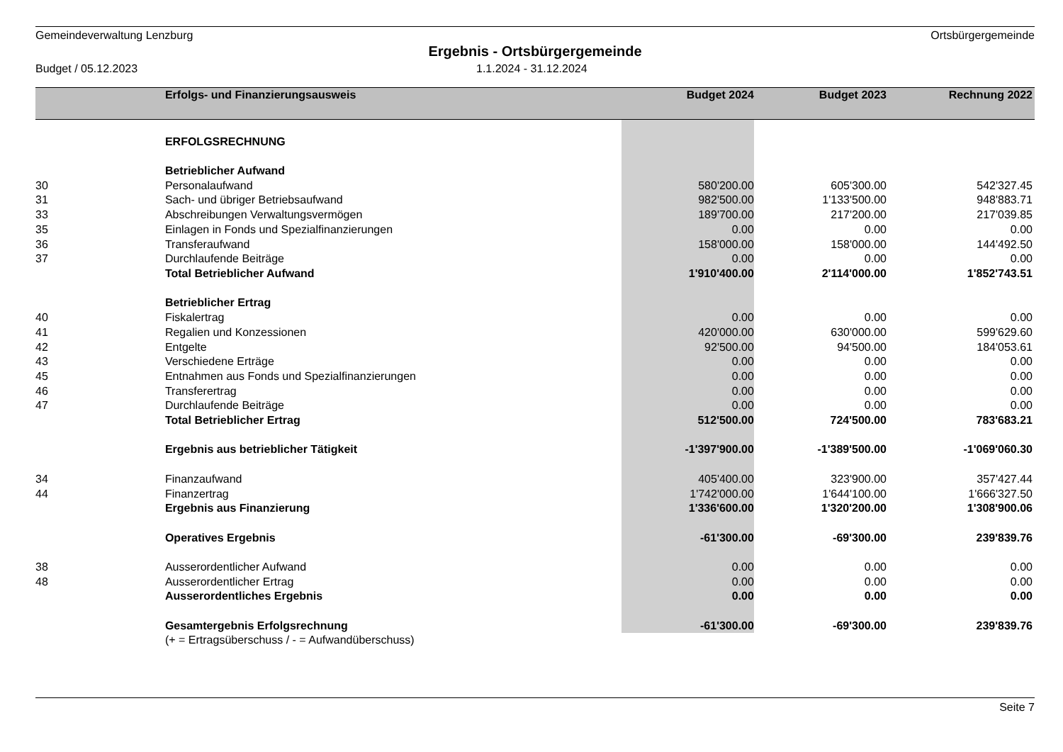Gemeindeverwaltung Lenzburg Ortsbürgergemeinde
Ergebnis - Ortsbürgergemeinde
Budget / 05.12.2023 1.1.2024 - 31.12.2024
| | Erfolgs- und Finanzierungsausweis | Budget 2024 | Budget 2023 | Rechnung 2022 |
| --- | --- | --- | --- | --- |
| | ERFOLGSRECHNUNG | | | |
| | Betrieblicher Aufwand | | | |
| 30 | Personalaufwand | 580'200.00 | 605'300.00 | 542'327.45 |
| 31 | Sach- und übriger Betriebsaufwand | 982'500.00 | 1'133'500.00 | 948'883.71 |
| 33 | Abschreibungen Verwaltungsvermögen | 189'700.00 | 217'200.00 | 217'039.85 |
| 35 | Einlagen in Fonds und Spezialfinanzierungen | 0.00 | 0.00 | 0.00 |
| 36 | Transferaufwand | 158'000.00 | 158'000.00 | 144'492.50 |
| 37 | Durchlaufende Beiträge | 0.00 | 0.00 | 0.00 |
| | Total Betrieblicher Aufwand | 1'910'400.00 | 2'114'000.00 | 1'852'743.51 |
| | Betrieblicher Ertrag | | | |
| 40 | Fiskalertrag | 0.00 | 0.00 | 0.00 |
| 41 | Regalien und Konzessionen | 420'000.00 | 630'000.00 | 599'629.60 |
| 42 | Entgelte | 92'500.00 | 94'500.00 | 184'053.61 |
| 43 | Verschiedene Erträge | 0.00 | 0.00 | 0.00 |
| 45 | Entnahmen aus Fonds und Spezialfinanzierungen | 0.00 | 0.00 | 0.00 |
| 46 | Transferertrag | 0.00 | 0.00 | 0.00 |
| 47 | Durchlaufende Beiträge | 0.00 | 0.00 | 0.00 |
| | Total Betrieblicher Ertrag | 512'500.00 | 724'500.00 | 783'683.21 |
| | Ergebnis aus betrieblicher Tätigkeit | -1'397'900.00 | -1'389'500.00 | -1'069'060.30 |
| 34 | Finanzaufwand | 405'400.00 | 323'900.00 | 357'427.44 |
| 44 | Finanzertrag | 1'742'000.00 | 1'644'100.00 | 1'666'327.50 |
| | Ergebnis aus Finanzierung | 1'336'600.00 | 1'320'200.00 | 1'308'900.06 |
| | Operatives Ergebnis | -61'300.00 | -69'300.00 | 239'839.76 |
| 38 | Ausserordentlicher Aufwand | 0.00 | 0.00 | 0.00 |
| 48 | Ausserordentlicher Ertrag | 0.00 | 0.00 | 0.00 |
| | Ausserordentliches Ergebnis | 0.00 | 0.00 | 0.00 |
| | Gesamtergebnis Erfolgsrechnung | -61'300.00 | -69'300.00 | 239'839.76 |
| | (+ = Ertragsüberschuss / - = Aufwandüberschuss) | | | |
Seite 7